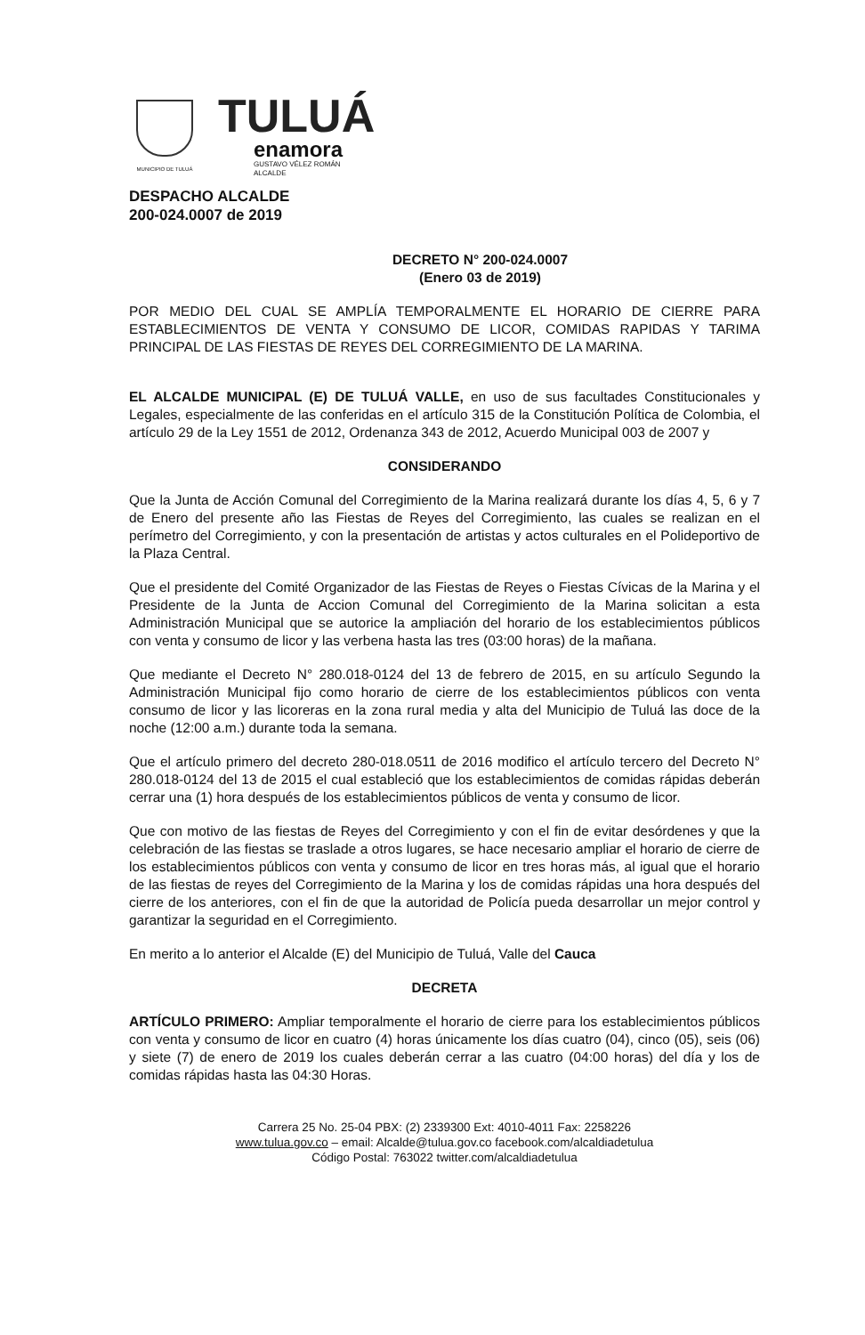MUNICIPIO DE TULUÁ
TULUÁ
enamora
GUSTAVO VÉLEZ ROMÁN
ALCALDE
DESPACHO ALCALDE
200-024.0007 de 2019
DECRETO N° 200-024.0007
(Enero 03 de 2019)
POR MEDIO DEL CUAL SE AMPLÍA TEMPORALMENTE EL HORARIO DE CIERRE PARA ESTABLECIMIENTOS DE VENTA Y CONSUMO DE LICOR, COMIDAS RAPIDAS Y TARIMA PRINCIPAL DE LAS FIESTAS DE REYES DEL CORREGIMIENTO DE LA MARINA.
EL ALCALDE MUNICIPAL (E) DE TULUÁ VALLE, en uso de sus facultades Constitucionales y Legales, especialmente de las conferidas en el artículo 315 de la Constitución Política de Colombia, el artículo 29 de la Ley 1551 de 2012, Ordenanza 343 de 2012, Acuerdo Municipal 003 de 2007 y
CONSIDERANDO
Que la Junta de Acción Comunal del Corregimiento de la Marina realizará durante los días 4, 5, 6 y 7 de Enero del presente año las Fiestas de Reyes del Corregimiento, las cuales se realizan en el perímetro del Corregimiento, y con la presentación de artistas y actos culturales en el Polideportivo de la Plaza Central.
Que el presidente del Comité Organizador de las Fiestas de Reyes o Fiestas Cívicas de la Marina y el Presidente de la Junta de Accion Comunal del Corregimiento de la Marina solicitan a esta Administración Municipal que se autorice la ampliación del horario de los establecimientos públicos con venta y consumo de licor y las verbena hasta las tres (03:00 horas) de la mañana.
Que mediante el Decreto N° 280.018-0124 del 13 de febrero de 2015, en su artículo Segundo la Administración Municipal fijo como horario de cierre de los establecimientos públicos con venta consumo de licor y las licoreras en la zona rural media y alta del Municipio de Tuluá las doce de la noche (12:00 a.m.) durante toda la semana.
Que el artículo primero del decreto 280-018.0511 de 2016 modifico el artículo tercero del Decreto N° 280.018-0124 del 13 de 2015 el cual estableció que los establecimientos de comidas rápidas deberán cerrar una (1) hora después de los establecimientos públicos de venta y consumo de licor.
Que con motivo de las fiestas de Reyes del Corregimiento y con el fin de evitar desórdenes y que la celebración de las fiestas se traslade a otros lugares, se hace necesario ampliar el horario de cierre de los establecimientos públicos con venta y consumo de licor en tres horas más, al igual que el horario de las fiestas de reyes del Corregimiento de la Marina y los de comidas rápidas una hora después del cierre de los anteriores, con el fin de que la autoridad de Policía pueda desarrollar un mejor control y garantizar la seguridad en el Corregimiento.
En merito a lo anterior el Alcalde (E) del Municipio de Tuluá, Valle del Cauca
DECRETA
ARTÍCULO PRIMERO: Ampliar temporalmente el horario de cierre para los establecimientos públicos con venta y consumo de licor en cuatro (4) horas únicamente los días cuatro (04), cinco (05), seis (06) y siete (7) de enero de 2019 los cuales deberán cerrar a las cuatro (04:00 horas) del día y los de comidas rápidas hasta las 04:30 Horas.
Carrera 25 No. 25-04 PBX: (2) 2339300 Ext: 4010-4011 Fax: 2258226
www.tulua.gov.co – email: Alcalde@tulua.gov.co facebook.com/alcaldiadetulua
Código Postal: 763022 twitter.com/alcaldiadetulua